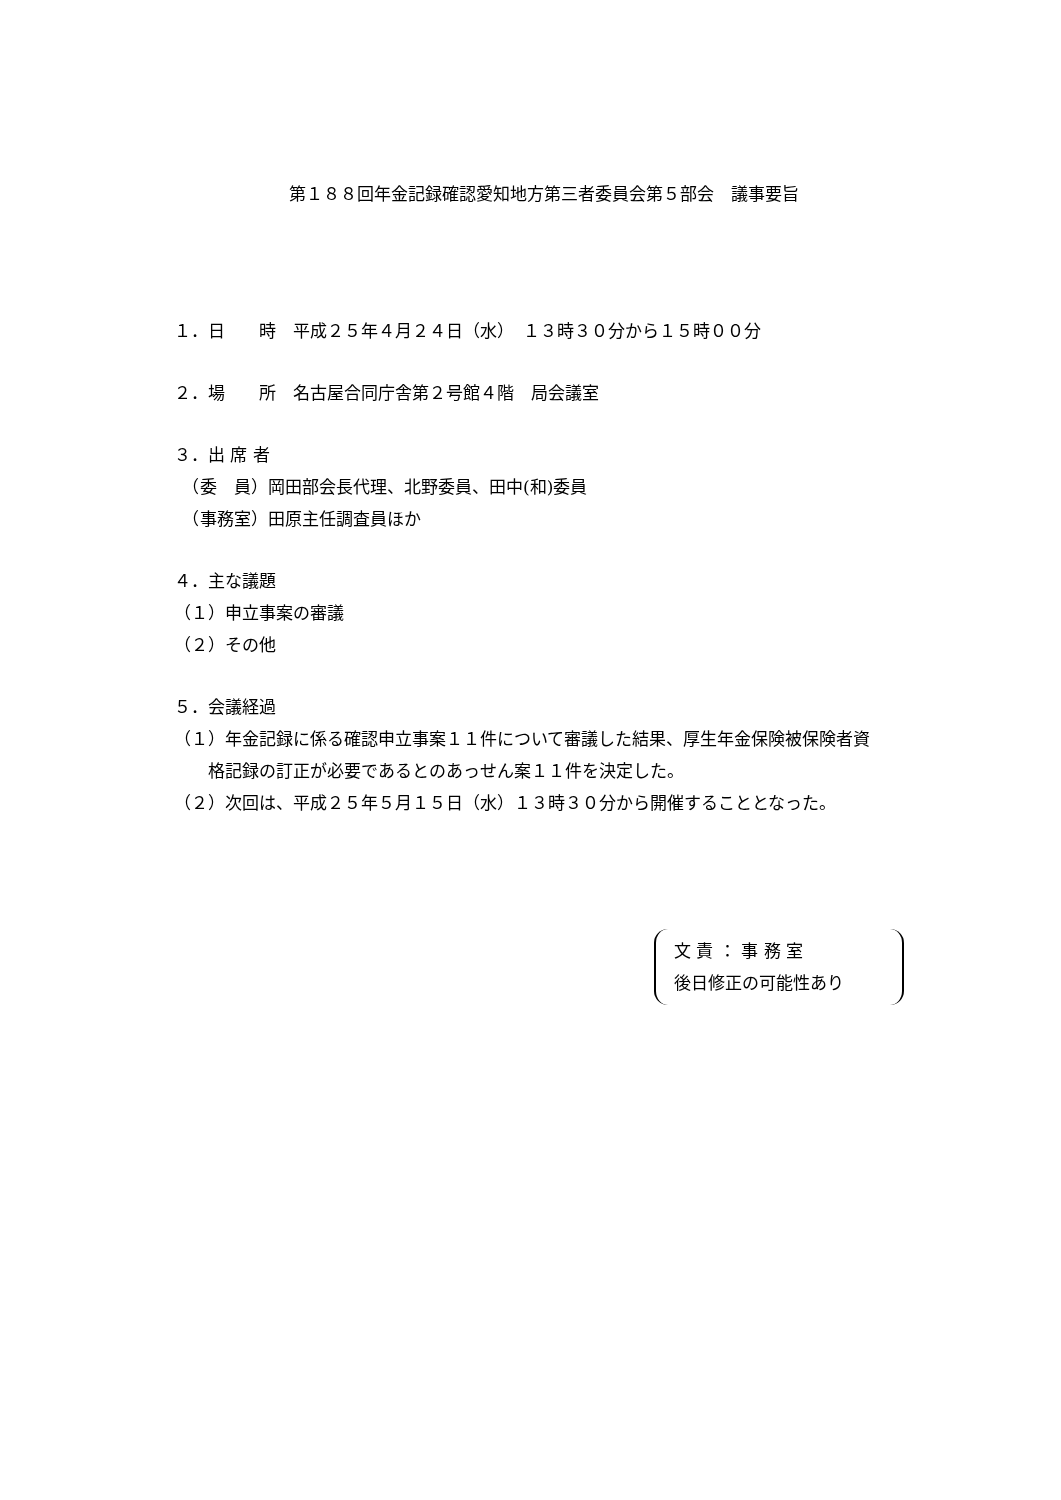第１８８回年金記録確認愛知地方第三者委員会第５部会　議事要旨
１．日　　時　平成２５年４月２４日（水）　１３時３０分から１５時００分
２．場　　所　名古屋合同庁舎第２号館４階　局会議室
３．出 席 者
　（委　員）岡田部会長代理、北野委員、田中(和)委員
　（事務室）田原主任調査員ほか
４．主な議題
（１）申立事案の審議
（２）その他
５．会議経過
（１）年金記録に係る確認申立事案１１件について審議した結果、厚生年金保険被保険者資
　　格記録の訂正が必要であるとのあっせん案１１件を決定した。
（２）次回は、平成２５年５月１５日（水）１３時３０分から開催することとなった。
文 責 ： 事 務 室
後日修正の可能性あり